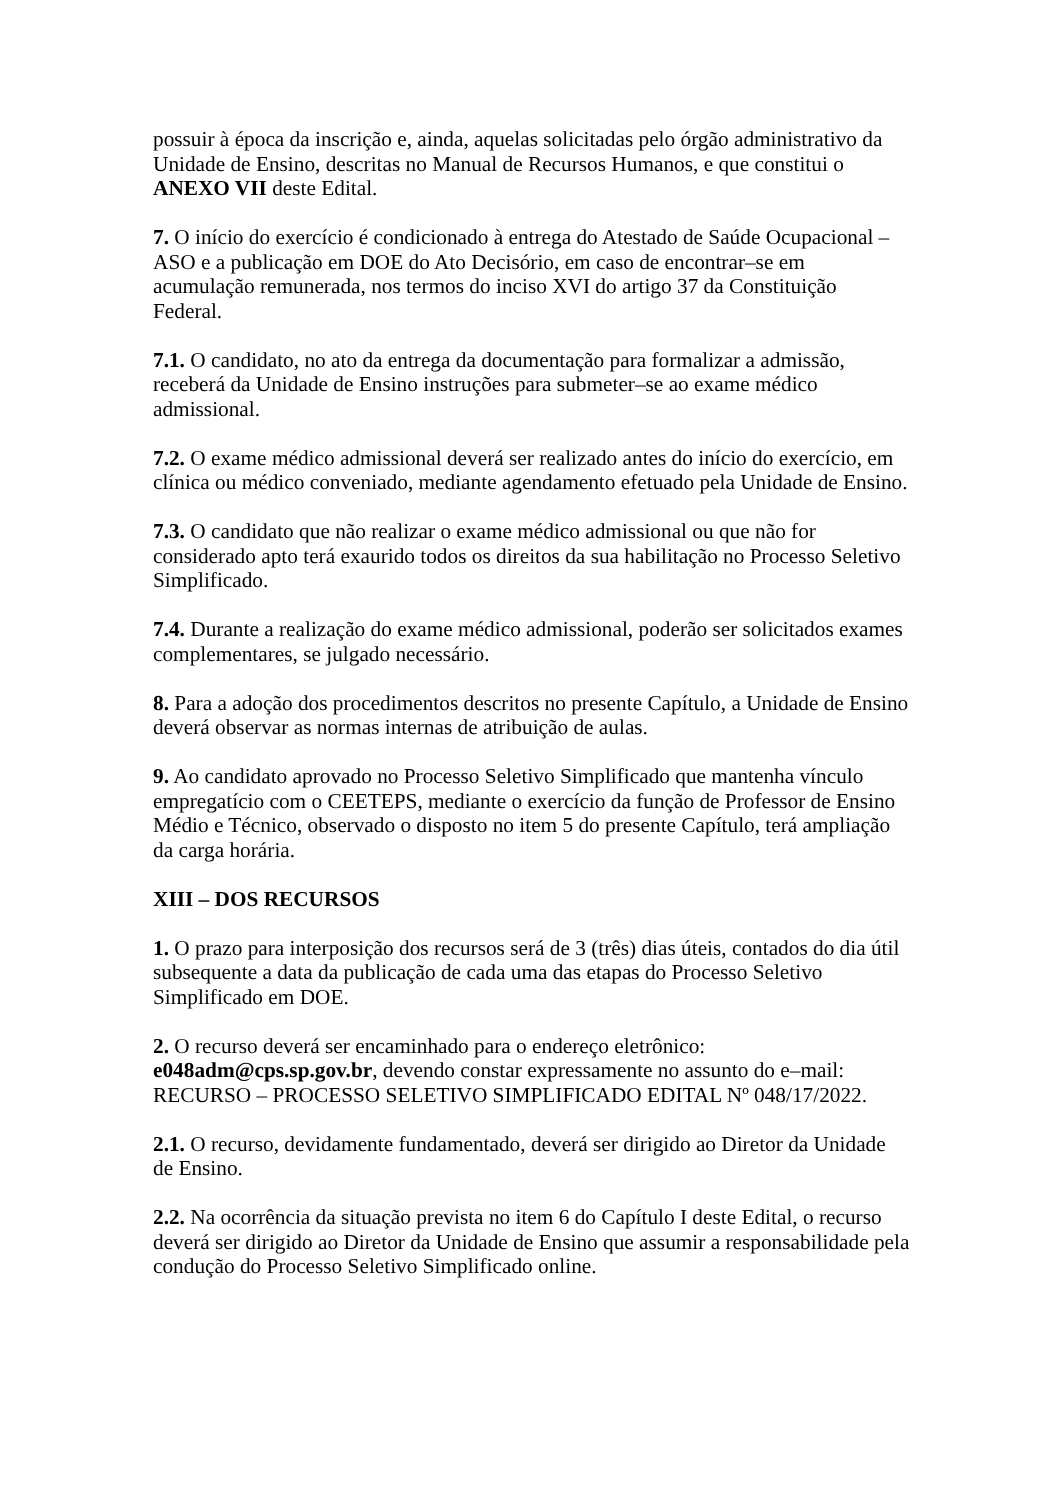possuir à época da inscrição e, ainda, aquelas solicitadas pelo órgão administrativo da Unidade de Ensino, descritas no Manual de Recursos Humanos, e que constitui o ANEXO VII deste Edital.
7. O início do exercício é condicionado à entrega do Atestado de Saúde Ocupacional – ASO e a publicação em DOE do Ato Decisório, em caso de encontrar–se em acumulação remunerada, nos termos do inciso XVI do artigo 37 da Constituição Federal.
7.1. O candidato, no ato da entrega da documentação para formalizar a admissão, receberá da Unidade de Ensino instruções para submeter–se ao exame médico admissional.
7.2. O exame médico admissional deverá ser realizado antes do início do exercício, em clínica ou médico conveniado, mediante agendamento efetuado pela Unidade de Ensino.
7.3. O candidato que não realizar o exame médico admissional ou que não for considerado apto terá exaurido todos os direitos da sua habilitação no Processo Seletivo Simplificado.
7.4. Durante a realização do exame médico admissional, poderão ser solicitados exames complementares, se julgado necessário.
8. Para a adoção dos procedimentos descritos no presente Capítulo, a Unidade de Ensino deverá observar as normas internas de atribuição de aulas.
9. Ao candidato aprovado no Processo Seletivo Simplificado que mantenha vínculo empregatício com o CEETEPS, mediante o exercício da função de Professor de Ensino Médio e Técnico, observado o disposto no item 5 do presente Capítulo, terá ampliação da carga horária.
XIII – DOS RECURSOS
1. O prazo para interposição dos recursos será de 3 (três) dias úteis, contados do dia útil subsequente a data da publicação de cada uma das etapas do Processo Seletivo Simplificado em DOE.
2. O recurso deverá ser encaminhado para o endereço eletrônico:
e048adm@cps.sp.gov.br, devendo constar expressamente no assunto do e–mail: RECURSO – PROCESSO SELETIVO SIMPLIFICADO EDITAL Nº 048/17/2022.
2.1. O recurso, devidamente fundamentado, deverá ser dirigido ao Diretor da Unidade de Ensino.
2.2. Na ocorrência da situação prevista no item 6 do Capítulo I deste Edital, o recurso deverá ser dirigido ao Diretor da Unidade de Ensino que assumir a responsabilidade pela condução do Processo Seletivo Simplificado online.